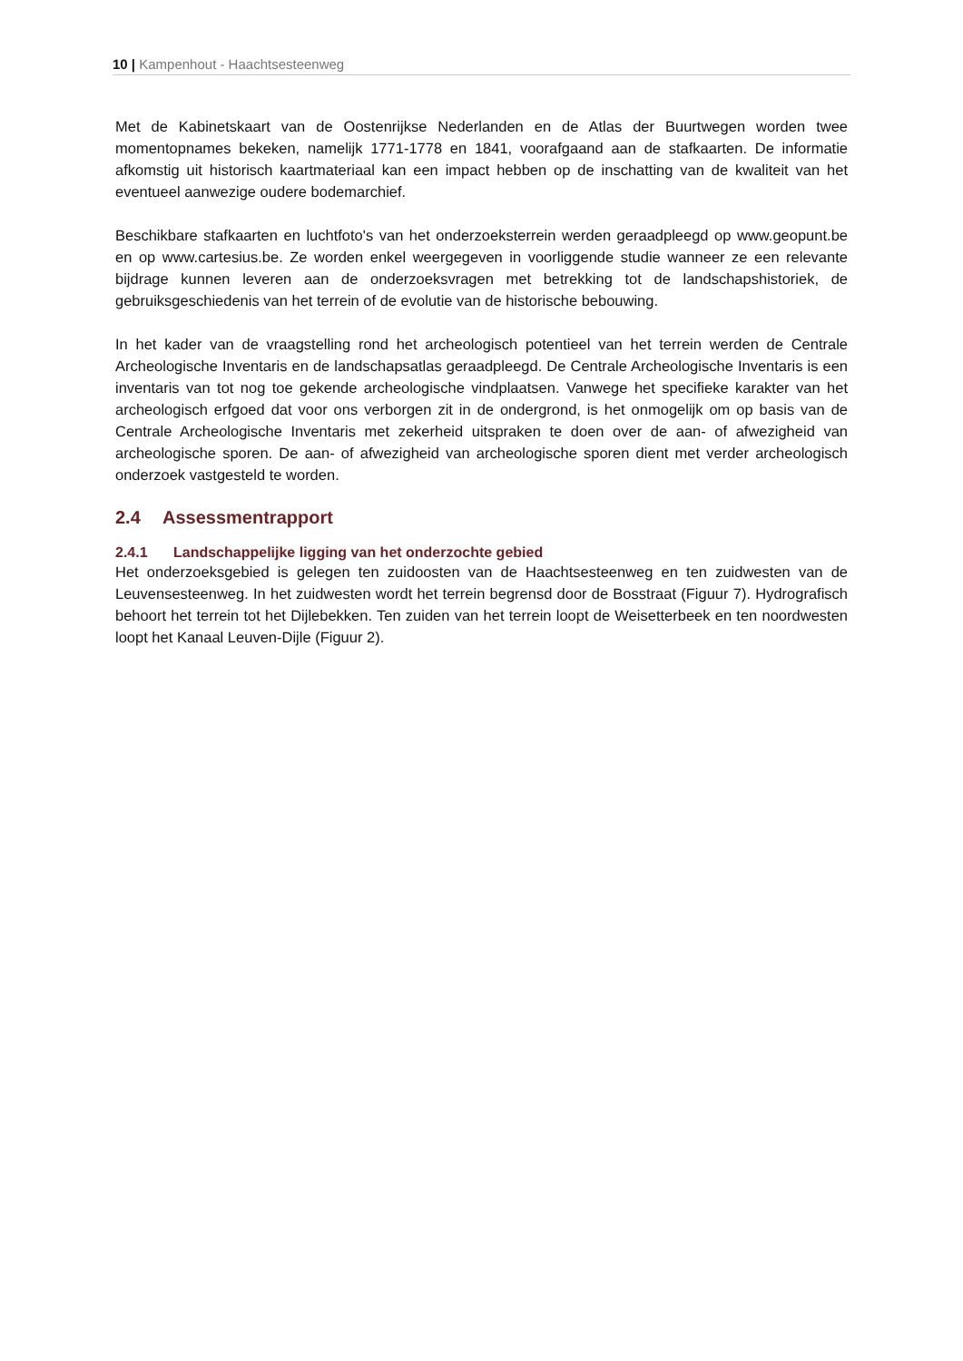10 | Kampenhout - Haachtsesteenweg
Met de Kabinetskaart van de Oostenrijkse Nederlanden en de Atlas der Buurtwegen worden twee momentopnames bekeken, namelijk 1771-1778 en 1841, voorafgaand aan de stafkaarten. De informatie afkomstig uit historisch kaartmateriaal kan een impact hebben op de inschatting van de kwaliteit van het eventueel aanwezige oudere bodemarchief.
Beschikbare stafkaarten en luchtfoto's van het onderzoeksterrein werden geraadpleegd op www.geopunt.be en op www.cartesius.be. Ze worden enkel weergegeven in voorliggende studie wanneer ze een relevante bijdrage kunnen leveren aan de onderzoeksvragen met betrekking tot de landschapshistoriek, de gebruiksgeschiedenis van het terrein of de evolutie van de historische bebouwing.
In het kader van de vraagstelling rond het archeologisch potentieel van het terrein werden de Centrale Archeologische Inventaris en de landschapsatlas geraadpleegd. De Centrale Archeologische Inventaris is een inventaris van tot nog toe gekende archeologische vindplaatsen. Vanwege het specifieke karakter van het archeologisch erfgoed dat voor ons verborgen zit in de ondergrond, is het onmogelijk om op basis van de Centrale Archeologische Inventaris met zekerheid uitspraken te doen over de aan- of afwezigheid van archeologische sporen. De aan- of afwezigheid van archeologische sporen dient met verder archeologisch onderzoek vastgesteld te worden.
2.4 Assessmentrapport
2.4.1 Landschappelijke ligging van het onderzochte gebied
Het onderzoeksgebied is gelegen ten zuidoosten van de Haachtsesteenweg en ten zuidwesten van de Leuvensesteenweg. In het zuidwesten wordt het terrein begrensd door de Bosstraat (Figuur 7). Hydrografisch behoort het terrein tot het Dijlebekken. Ten zuiden van het terrein loopt de Weisetterbeek en ten noordwesten loopt het Kanaal Leuven-Dijle (Figuur 2).